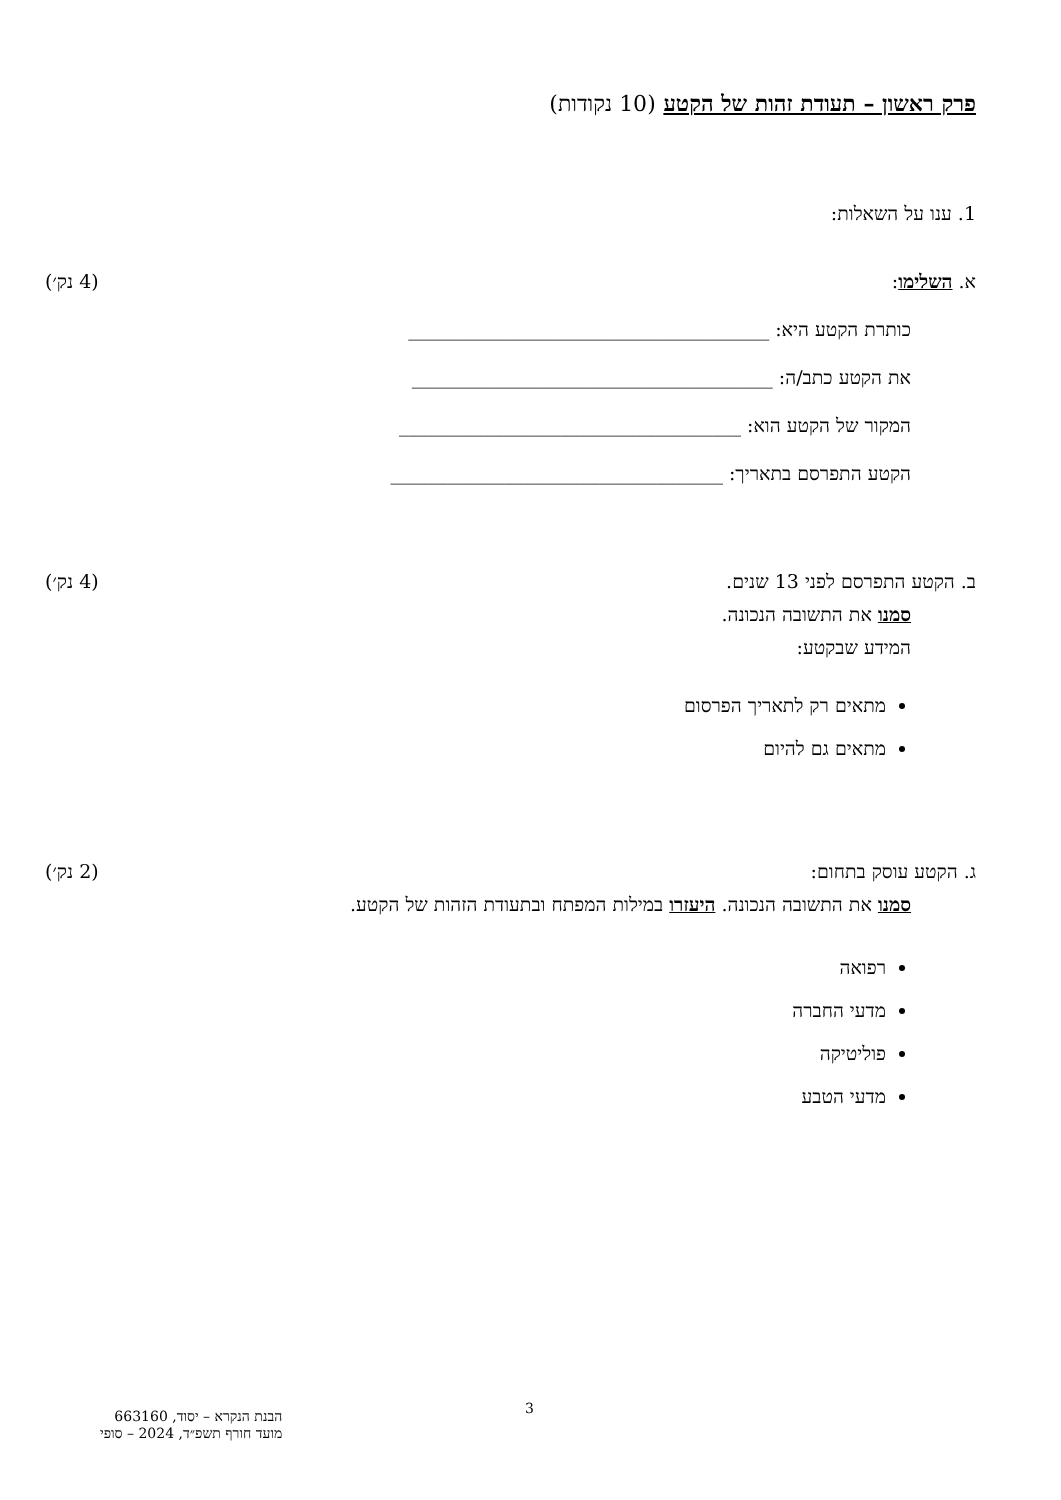פרק ראשון – תעודת זהות של הקטע (10 נקודות)
1. ענו על השאלות:
א. השלימו: (4 נק׳)
כותרת הקטע היא: ______________________________________
את הקטע כתב/ה: ______________________________________
המקור של הקטע הוא: ____________________________________
הקטע התפרסם בתאריך: ___________________________________
ב. הקטע התפרסם לפני 13 שנים. (4 נק׳)
סמנו את התשובה הנכונה.
המידע שבקטע:
מתאים רק לתאריך הפרסום
מתאים גם להיום
ג. הקטע עוסק בתחום: (2 נק׳)
סמנו את התשובה הנכונה. היעזרו במילות המפתח ובתעודת הזהות של הקטע.
רפואה
מדעי החברה
פוליטיקה
מדעי הטבע
3
הבנת הנקרא – יסוד, 663160
מועד חורף תשפ״ד, 2024 – סופי